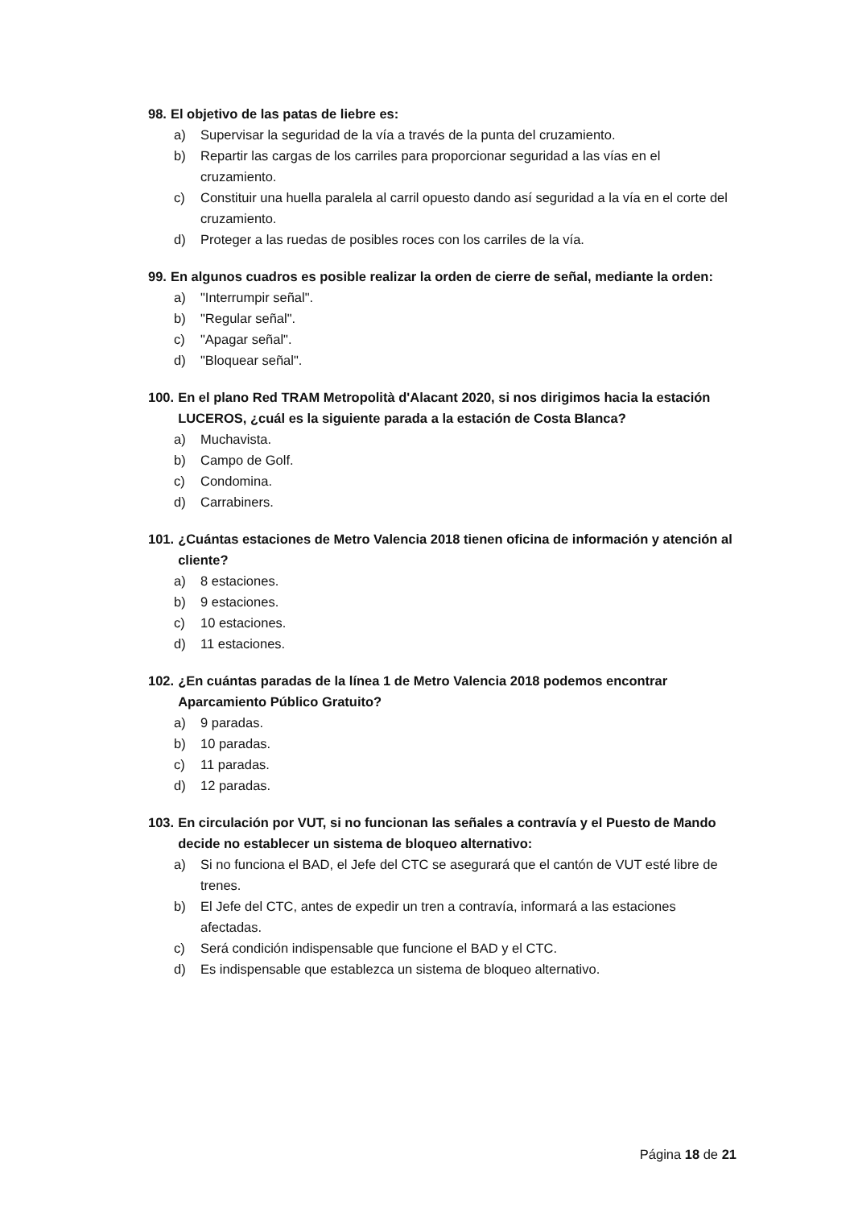98. El objetivo de las patas de liebre es:
a) Supervisar la seguridad de la vía a través de la punta del cruzamiento.
b) Repartir las cargas de los carriles para proporcionar seguridad a las vías en el cruzamiento.
c) Constituir una huella paralela al carril opuesto dando así seguridad a la vía en el corte del cruzamiento.
d) Proteger a las ruedas de posibles roces con los carriles de la vía.
99. En algunos cuadros es posible realizar la orden de cierre de señal, mediante la orden:
a) "Interrumpir señal".
b) "Regular señal".
c) "Apagar señal".
d) "Bloquear señal".
100. En el plano Red TRAM Metropolità d'Alacant 2020, si nos dirigimos hacia la estación LUCEROS, ¿cuál es la siguiente parada a la estación de Costa Blanca?
a) Muchavista.
b) Campo de Golf.
c) Condomina.
d) Carrabiners.
101. ¿Cuántas estaciones de Metro Valencia 2018 tienen oficina de información y atención al cliente?
a) 8 estaciones.
b) 9 estaciones.
c) 10 estaciones.
d) 11 estaciones.
102. ¿En cuántas paradas de la línea 1 de Metro Valencia 2018 podemos encontrar Aparcamiento Público Gratuito?
a) 9 paradas.
b) 10 paradas.
c) 11 paradas.
d) 12 paradas.
103. En circulación por VUT, si no funcionan las señales a contravía y el Puesto de Mando decide no establecer un sistema de bloqueo alternativo:
a) Si no funciona el BAD, el Jefe del CTC se asegurará que el cantón de VUT esté libre de trenes.
b) El Jefe del CTC, antes de expedir un tren a contravía, informará a las estaciones afectadas.
c) Será condición indispensable que funcione el BAD y el CTC.
d) Es indispensable que establezca un sistema de bloqueo alternativo.
Página 18 de 21